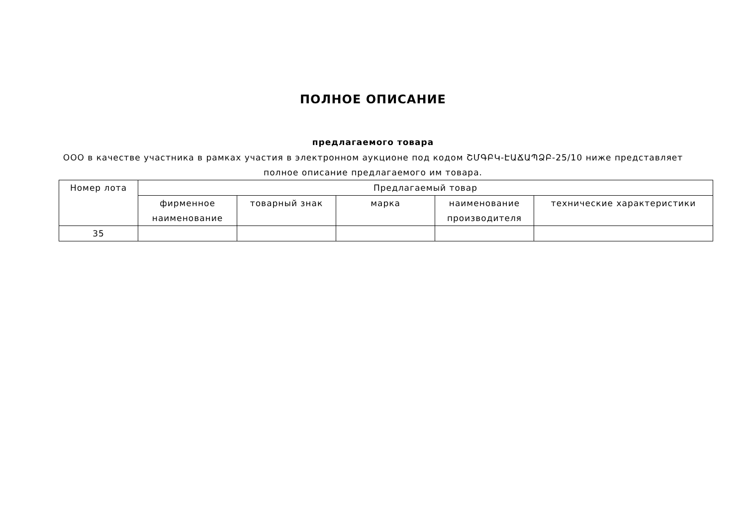ПОЛНОЕ ОПИСАНИЕ
предлагаемого товара
ООО в качестве участника в рамках участия в электронном аукционе под кодом ՇՄԳԲԿ-ԷԱՃԱՊՁԲ-25/10 ниже представляет
полное описание предлагаемого им товара.
| Номер лота | Предлагаемый товар | | | | |
| --- | --- | --- | --- | --- | --- |
| | фирменное наименование | товарный знак | марка | наименование производителя | технические характеристики |
| 35 | | | | | |